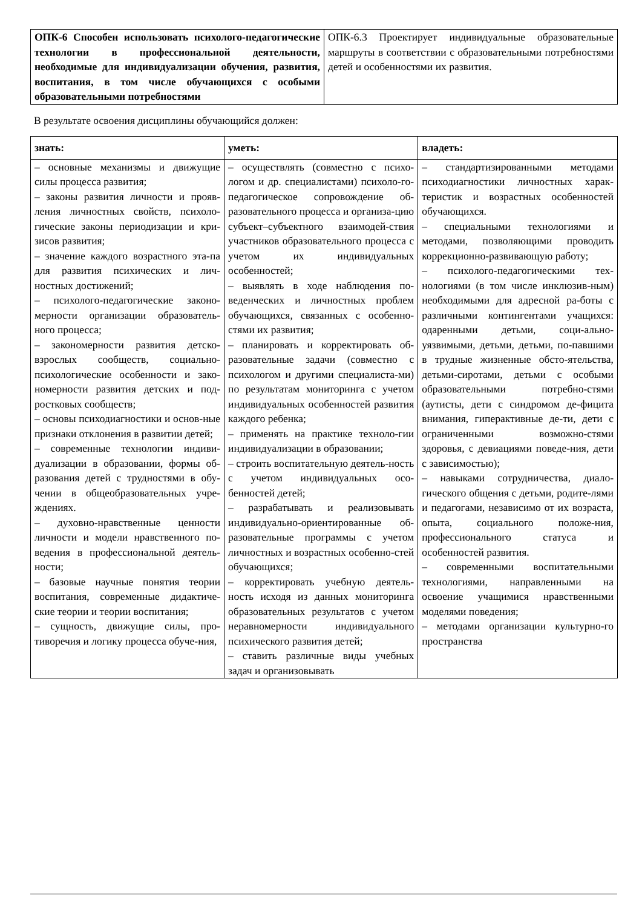| ОПК-6 Способен использовать психолого-педагогические технологии в профессиональной деятельности, необходимые для индивидуализации обучения, развития, воспитания, в том числе обучающихся с особыми образовательными потребностями | ОПК-6.3 Проектирует индивидуальные образовательные маршруты в соответствии с образовательными потребностями детей и особенностями их развития. |
В результате освоения дисциплины обучающийся должен:
| знать: | уметь: | владеть: |
| – основные механизмы и движущие силы процесса развития; – законы развития личности и прояв-ления личностных свойств, психоло-гические законы периодизации и кри-зисов развития; – значение каждого возрастного эта-па для развития психических и лич-ностных достижений; – психолого-педагогические законо-мерности организации образователь-ного процесса; – закономерности развития детско-взрослых сообществ, социально-психологические особенности и зако-номерности развития детских и под-ростковых сообществ; – основы психодиагностики и основ-ные признаки отклонения в развитии детей; – современные технологии индиви-дуализации в образовании, формы об-разования детей с трудностями в обу-чении в общеобразовательных учре-ждениях. – духовно-нравственные ценности личности и модели нравственного по-ведения в профессиональной деятель-ности; – базовые научные понятия теории воспитания, современные дидактиче-ские теории и теории воспитания; – сущность, движущие силы, про-тиворечия и логику процесса обуче-ния, | – осуществлять (совместно с психо-логом и др. специалистами) психоло-го-педагогическое сопровождение об-разовательного процесса и организа-цию субъект–субъектного взаимодей-ствия участников образовательного процесса с учетом их индивидуальных особенностей; – выявлять в ходе наблюдения по-веденческих и личностных проблем обучающихся, связанных с особенно-стями их развития; – планировать и корректировать об-разовательные задачи (совместно с психологом и другими специалиста-ми) по результатам мониторинга с учетом индивидуальных особенностей развития каждого ребенка; – применять на практике техноло-гии индивидуализации в образовании; – строить воспитательную деятель-ность с учетом индивидуальных осо-бенностей детей; – разрабатывать и реализовывать индивидуально-ориентированные об-разовательные программы с учетом личностных и возрастных особенно-стей обучающихся; – корректировать учебную деятель-ность исходя из данных мониторинга образовательных результатов с учетом неравномерности индивидуального психического развития детей; – ставить различные виды учебных задач и организовывать | – стандартизированными методами психодиагностики личностных харак-теристик и возрастных особенностей обучающихся. – специальными технологиями и методами, позволяющими проводить коррекционно-развивающую работу; – психолого-педагогическими тех-нологиями (в том числе инклюзив-ным) необходимыми для адресной ра-боты с различными контингентами учащихся: одаренными детьми, соци-ально-уязвимыми, детьми, детьми, по-павшими в трудные жизненные обсто-ятельства, детьми-сиротами, детьми с особыми образовательными потребно-стями (аутисты, дети с синдромом де-фицита внимания, гиперактивные де-ти, дети с ограниченными возможно-стями здоровья, с девиациями поведе-ния, дети с зависимостью); – навыками сотрудничества, диало-гического общения с детьми, родите-лями и педагогами, независимо от их возраста, опыта, социального положе-ния, профессионального статуса и особенностей развития. – современными воспитательными технологиями, направленными на освоение учащимися нравственными моделями поведения; – методами организации культурно-го пространства |